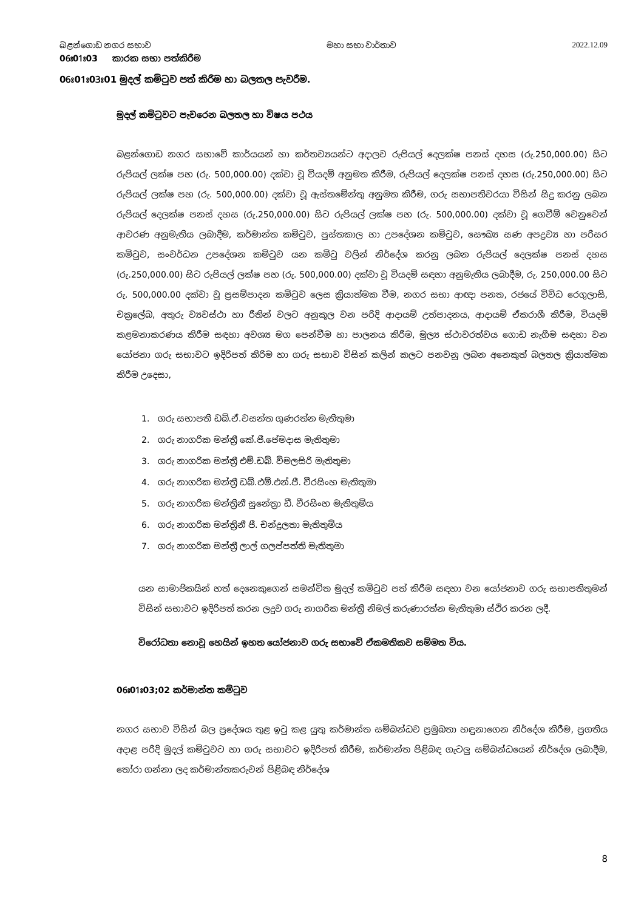බළන්ගොඩ නගර සභාව මහා සභා වාර්තාව 2022.12.09
06ඃ01ඃ03 කාරක සභා පත්කිරීම
06ඃ01ඃ03ඃ01 මුදල් කමිටුව පත් කිරීම හා බලතල පැවරීම.
මුදල් කමිටුවට පැවරෙන බලතල හා විෂය පථය
බළන්ගොඩ නගර සභාවේ කාර්යයන් හා කර්තව්‍යයන්ට අදාලව රුපියල් දෙලක්ෂ පනස් දහස (රු.250,000.00) සිට රුපියල් ලක්ෂ පහ (රු. 500,000.00) දක්වා වූ වියදම් අනුමත කිරීම, රුපියල් දෙලක්ෂ පනස් දහස (රු.250,000.00) සිට රුපියල් ලක්ෂ පහ (රු. 500,000.00) දක්වා වූ ඇස්තමේන්තු අනුමත කිරීම, ගරු සභාපතිවරයා විසින් සිදු කරනු ලබන රුපියල් දෙලක්ෂ පනස් දහස (රු.250,000.00) සිට රුපියල් ලක්ෂ පහ (රු. 500,000.00) දක්වා වූ ගෙවීම් වෙනුවෙන් ආවරණ අනුමැතිය ලබාදීම, කර්මාන්ත කමිටුව, පුස්තකාල හා උපදේශන කමිටුව, සෞඛ්‍ය සණ අපද්‍රව්‍ය හා පරිසර කමිටුව, සංවර්ධන උපදේශන කමිටුව යන කමිටු වලින් නිර්දේශ කරනු ලබන රුපියල් දෙලක්ෂ පනස් දහස (රු.250,000.00) සිට රුපියල් ලක්ෂ පහ (රු. 500,000.00) දක්වා වූ වියදම් සඳහා අනුමැතිය ලබාදීම, රු. 250,000.00 සිට රු. 500,000.00 දක්වා වූ ප්‍රසම්පාදන කමිටුව ලෙස ක්‍රියාත්මක වීම, නගර සභා ආඥා පනත, රජයේ විවිධ රෙගුලාසි, චක්‍රලේඛ, අතුරු ව්‍යවස්ථා හා රීතින් වලට අනුකූල වන පරිදි ආදායම් උත්පාදනය, ආදායම් ඒකරාශී කිරීම, වියදම් කළමනාකරණය කිරීම සඳහා අවශ්‍ය මග පෙන්වීම හා පාලනය කිරීම, මූල්‍ය ස්ථාවරත්වය ගොඩ නැගීම සඳහා වන යෝජනා ගරු සභාවට ඉදිරිපත් කිරිම හා ගරු සභාව විසින් කලින් කලට පනවනු ලබන අනෙකුත් බලතල ක්‍රියාත්මක කිරීම උදෙසා,
1. ගරු සභාපති ඩබ්.ඒ.වසන්ත ගුණරත්න මැතිතුමා
2. ගරු නාගරික මන්ත්‍රී කේ.ජී.පේමදාස මැතිතුමා
3. ගරු නාගරික මන්ත්‍රී එම්.ඩබ්. විමලසිරි මැතිතුමා
4. ගරු නාගරික මන්ත්‍රී ඩබ්.එම්.එන්.ජී. වීරසිංහ මැතිතුමා
5. ගරු නාගරික මන්ත්‍රිනී සුනේත්‍රා ඩී. වීරසිංහ මැතිතුමිය
6. ගරු නාගරික මන්ත්‍රිනී ජී. චන්ද්‍රලතා මැතිතුමිය
7. ගරු නාගරික මන්ත්‍රී ලාල් ගලප්පත්ති මැතිතුමා
යන සාමාජිකයින් හත් දෙනෙකුගෙන් සමන්විත මුදල් කමිටුව පත් කිරීම සඳහා වන යෝජනාව ගරු සභාපතිතුමන් විසින් සභාවට ඉදිරිපත් කරන ලදුව ගරු නාගරික මන්ත්‍රී නිමල් කරුණාරත්න මැතිතුමා ස්ථිර කරන ලදී.
විරෝධතා නොවූ හෙයින් ඉහත යෝජනාව ගරු සභාවේ ඒකමතිකව සම්මත විය.
06ඃ01ඃ03;02 කර්මාන්ත කමිටුව
නගර සභාව විසින් බල ප්‍රදේශය තුළ ඉටු කළ යුතු කර්මාන්ත සම්බන්ධව ප්‍රමුඛතා හඳුනාගෙන නිර්දේශ කිරීම, ප්‍රගතිය අදාළ පරිදි මුදල් කමිටුවට හා ගරු සභාවට ඉදිරිපත් කිරීම, කර්මාන්ත පිළිබඳ ගැටලු සම්බන්ධයෙන් නිර්දේශ ලබාදීම, තෝරා ගන්නා ලද කර්මාන්තකරුවන් පිළිබඳ නිර්දේශ
8